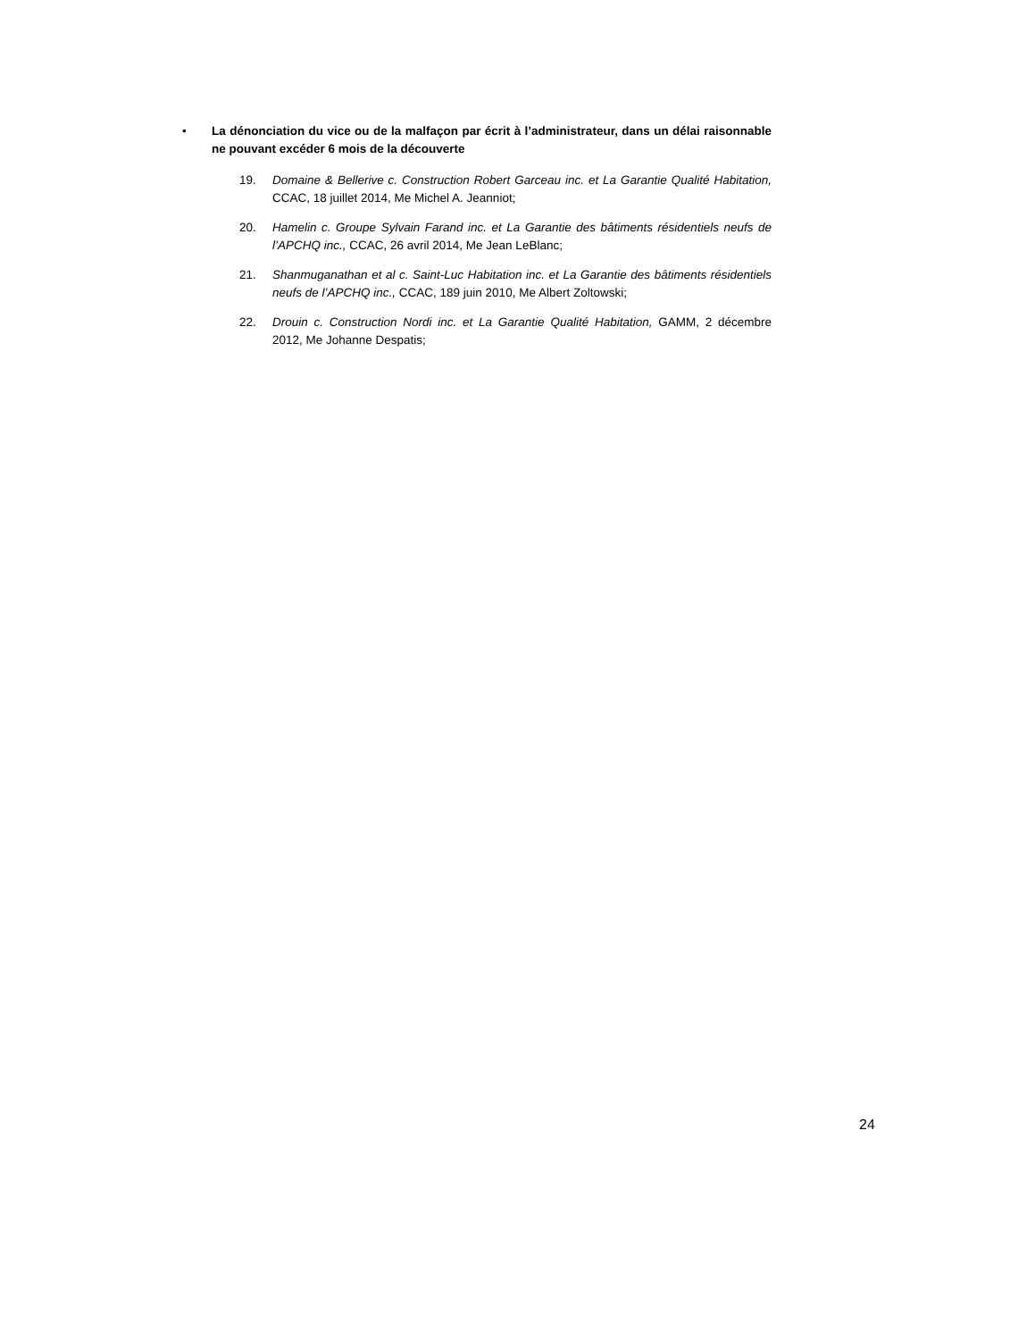• La dénonciation du vice ou de la malfaçon par écrit à l’administrateur, dans un délai raisonnable ne pouvant excéder 6 mois de la découverte
19. Domaine & Bellerive c. Construction Robert Garceau inc. et La Garantie Qualité Habitation, CCAC, 18 juillet 2014, Me Michel A. Jeanniot;
20. Hamelin c. Groupe Sylvain Farand inc. et La Garantie des bâtiments résidentiels neufs de l’APCHQ inc., CCAC, 26 avril 2014, Me Jean LeBlanc;
21. Shanmuganathan et al c. Saint-Luc Habitation inc. et La Garantie des bâtiments résidentiels neufs de l’APCHQ inc., CCAC, 189 juin 2010, Me Albert Zoltowski;
22. Drouin c. Construction Nordi inc. et La Garantie Qualité Habitation, GAMM, 2 décembre 2012, Me Johanne Despatis;
24